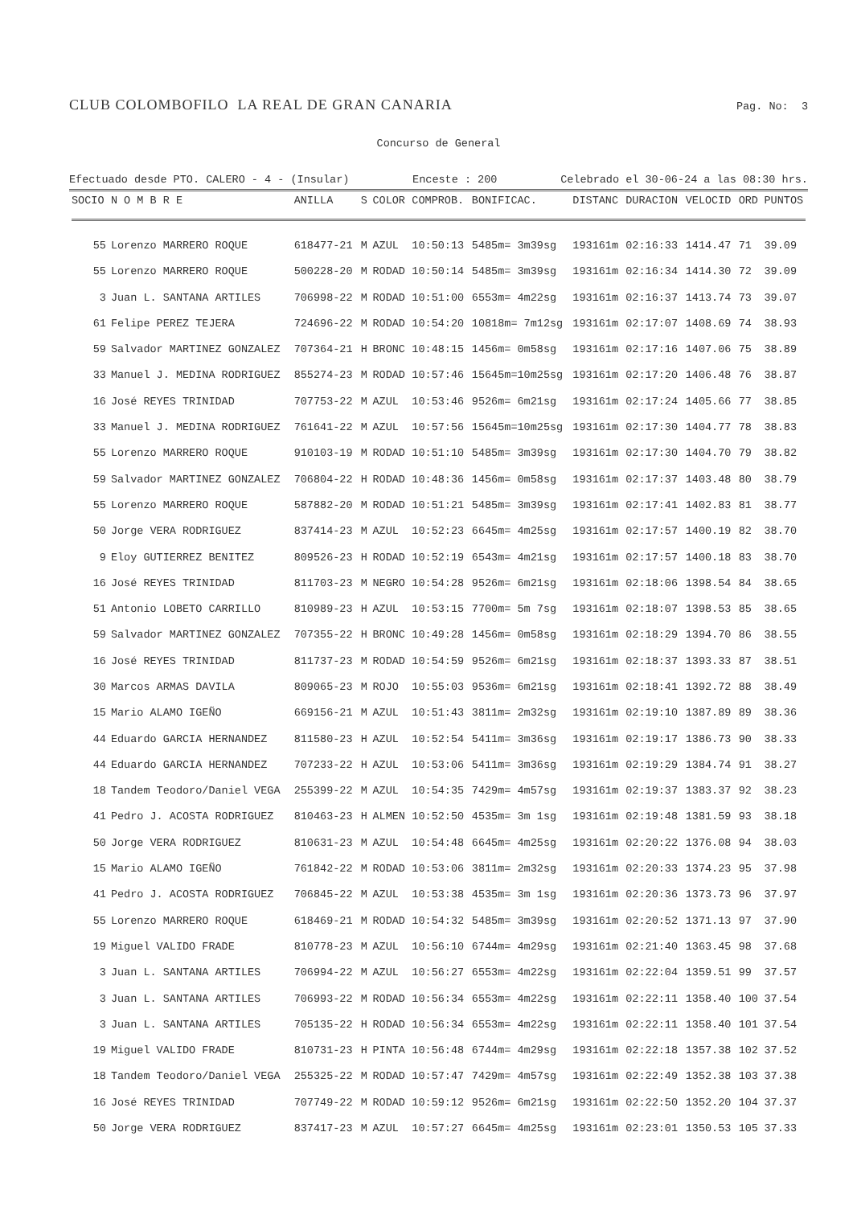CLUB COLOMBOFILO LA REAL DE GRAN CANARIA Pag. No: 3
Concurso de General
Efectuado desde PTO. CALERO - 4 - (Insular) Enceste : 200 Celebrado el 30-06-24 a las 08:30 hrs.
| SOCIO | N O M B R E | ANILLA | S | COLOR | COMPROB. | BONIFICAC. | DISTANC | DURACION | VELOCID | ORD | PUNTOS |
| --- | --- | --- | --- | --- | --- | --- | --- | --- | --- | --- | --- |
| 55 | Lorenzo MARRERO ROQUE | 618477-21 | M | AZUL | 10:50:13 | 5485m= 3m39sg | 193161m | 02:16:33 | 1414.47 | 71 | 39.09 |
| 55 | Lorenzo MARRERO ROQUE | 500228-20 | M | RODAD | 10:50:14 | 5485m= 3m39sg | 193161m | 02:16:34 | 1414.30 | 72 | 39.09 |
| 3 | Juan L. SANTANA ARTILES | 706998-22 | M | RODAD | 10:51:00 | 6553m= 4m22sg | 193161m | 02:16:37 | 1413.74 | 73 | 39.07 |
| 61 | Felipe PEREZ TEJERA | 724696-22 | M | RODAD | 10:54:20 | 10818m= 7m12sg | 193161m | 02:17:07 | 1408.69 | 74 | 38.93 |
| 59 | Salvador MARTINEZ GONZALEZ | 707364-21 | H | BRONC | 10:48:15 | 1456m= 0m58sg | 193161m | 02:17:16 | 1407.06 | 75 | 38.89 |
| 33 | Manuel J. MEDINA RODRIGUEZ | 855274-23 | M | RODAD | 10:57:46 | 15645m=10m25sg | 193161m | 02:17:20 | 1406.48 | 76 | 38.87 |
| 16 | José REYES TRINIDAD | 707753-22 | M | AZUL | 10:53:46 | 9526m= 6m21sg | 193161m | 02:17:24 | 1405.66 | 77 | 38.85 |
| 33 | Manuel J. MEDINA RODRIGUEZ | 761641-22 | M | AZUL | 10:57:56 | 15645m=10m25sg | 193161m | 02:17:30 | 1404.77 | 78 | 38.83 |
| 55 | Lorenzo MARRERO ROQUE | 910103-19 | M | RODAD | 10:51:10 | 5485m= 3m39sg | 193161m | 02:17:30 | 1404.70 | 79 | 38.82 |
| 59 | Salvador MARTINEZ GONZALEZ | 706804-22 | H | RODAD | 10:48:36 | 1456m= 0m58sg | 193161m | 02:17:37 | 1403.48 | 80 | 38.79 |
| 55 | Lorenzo MARRERO ROQUE | 587882-20 | M | RODAD | 10:51:21 | 5485m= 3m39sg | 193161m | 02:17:41 | 1402.83 | 81 | 38.77 |
| 50 | Jorge VERA RODRIGUEZ | 837414-23 | M | AZUL | 10:52:23 | 6645m= 4m25sg | 193161m | 02:17:57 | 1400.19 | 82 | 38.70 |
| 9 | Eloy GUTIERREZ BENITEZ | 809526-23 | H | RODAD | 10:52:19 | 6543m= 4m21sg | 193161m | 02:17:57 | 1400.18 | 83 | 38.70 |
| 16 | José REYES TRINIDAD | 811703-23 | M | NEGRO | 10:54:28 | 9526m= 6m21sg | 193161m | 02:18:06 | 1398.54 | 84 | 38.65 |
| 51 | Antonio LOBETO CARRILLO | 810989-23 | H | AZUL | 10:53:15 | 7700m= 5m 7sg | 193161m | 02:18:07 | 1398.53 | 85 | 38.65 |
| 59 | Salvador MARTINEZ GONZALEZ | 707355-22 | H | BRONC | 10:49:28 | 1456m= 0m58sg | 193161m | 02:18:29 | 1394.70 | 86 | 38.55 |
| 16 | José REYES TRINIDAD | 811737-23 | M | RODAD | 10:54:59 | 9526m= 6m21sg | 193161m | 02:18:37 | 1393.33 | 87 | 38.51 |
| 30 | Marcos ARMAS DAVILA | 809065-23 | M | ROJO | 10:55:03 | 9536m= 6m21sg | 193161m | 02:18:41 | 1392.72 | 88 | 38.49 |
| 15 | Mario ALAMO IGEÑO | 669156-21 | M | AZUL | 10:51:43 | 3811m= 2m32sg | 193161m | 02:19:10 | 1387.89 | 89 | 38.36 |
| 44 | Eduardo GARCIA HERNANDEZ | 811580-23 | H | AZUL | 10:52:54 | 5411m= 3m36sg | 193161m | 02:19:17 | 1386.73 | 90 | 38.33 |
| 44 | Eduardo GARCIA HERNANDEZ | 707233-22 | H | AZUL | 10:53:06 | 5411m= 3m36sg | 193161m | 02:19:29 | 1384.74 | 91 | 38.27 |
| 18 | Tandem Teodoro/Daniel VEGA | 255399-22 | M | AZUL | 10:54:35 | 7429m= 4m57sg | 193161m | 02:19:37 | 1383.37 | 92 | 38.23 |
| 41 | Pedro J. ACOSTA RODRIGUEZ | 810463-23 | H | ALMEN | 10:52:50 | 4535m= 3m 1sg | 193161m | 02:19:48 | 1381.59 | 93 | 38.18 |
| 50 | Jorge VERA RODRIGUEZ | 810631-23 | M | AZUL | 10:54:48 | 6645m= 4m25sg | 193161m | 02:20:22 | 1376.08 | 94 | 38.03 |
| 15 | Mario ALAMO IGEÑO | 761842-22 | M | RODAD | 10:53:06 | 3811m= 2m32sg | 193161m | 02:20:33 | 1374.23 | 95 | 37.98 |
| 41 | Pedro J. ACOSTA RODRIGUEZ | 706845-22 | M | AZUL | 10:53:38 | 4535m= 3m 1sg | 193161m | 02:20:36 | 1373.73 | 96 | 37.97 |
| 55 | Lorenzo MARRERO ROQUE | 618469-21 | M | RODAD | 10:54:32 | 5485m= 3m39sg | 193161m | 02:20:52 | 1371.13 | 97 | 37.90 |
| 19 | Miguel VALIDO FRADE | 810778-23 | M | AZUL | 10:56:10 | 6744m= 4m29sg | 193161m | 02:21:40 | 1363.45 | 98 | 37.68 |
| 3 | Juan L. SANTANA ARTILES | 706994-22 | M | AZUL | 10:56:27 | 6553m= 4m22sg | 193161m | 02:22:04 | 1359.51 | 99 | 37.57 |
| 3 | Juan L. SANTANA ARTILES | 706993-22 | M | RODAD | 10:56:34 | 6553m= 4m22sg | 193161m | 02:22:11 | 1358.40 | 100 | 37.54 |
| 3 | Juan L. SANTANA ARTILES | 705135-22 | H | RODAD | 10:56:34 | 6553m= 4m22sg | 193161m | 02:22:11 | 1358.40 | 101 | 37.54 |
| 19 | Miguel VALIDO FRADE | 810731-23 | H | PINTA | 10:56:48 | 6744m= 4m29sg | 193161m | 02:22:18 | 1357.38 | 102 | 37.52 |
| 18 | Tandem Teodoro/Daniel VEGA | 255325-22 | M | RODAD | 10:57:47 | 7429m= 4m57sg | 193161m | 02:22:49 | 1352.38 | 103 | 37.38 |
| 16 | José REYES TRINIDAD | 707749-22 | M | RODAD | 10:59:12 | 9526m= 6m21sg | 193161m | 02:22:50 | 1352.20 | 104 | 37.37 |
| 50 | Jorge VERA RODRIGUEZ | 837417-23 | M | AZUL | 10:57:27 | 6645m= 4m25sg | 193161m | 02:23:01 | 1350.53 | 105 | 37.33 |